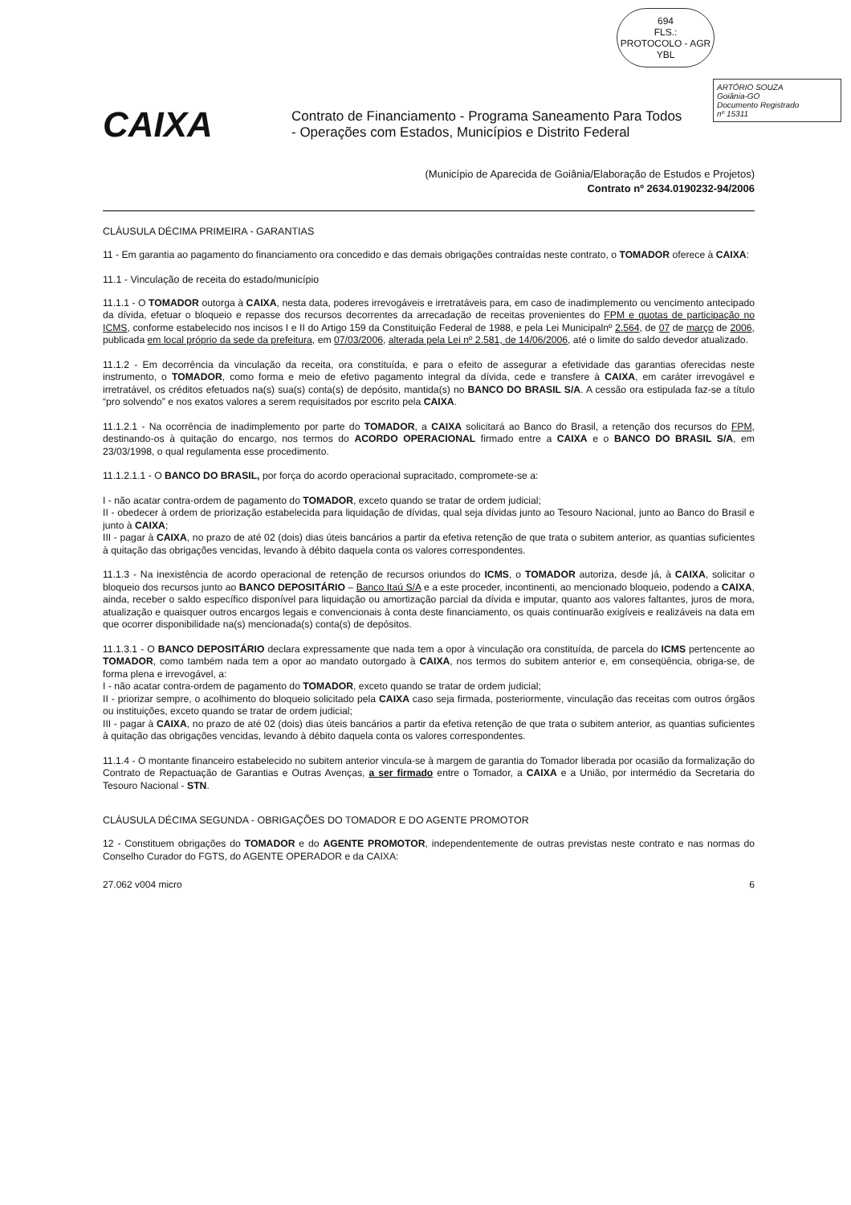694
FLS.:
PROTOCOLO - AGR
YBL
ARTÓRIO SOUZA
Goiânia-GO
Documento Registrado
nº 15311
CAIXA
Contrato de Financiamento - Programa Saneamento Para Todos
- Operações com Estados, Municípios e Distrito Federal
(Município de Aparecida de Goiânia/Elaboração de Estudos e Projetos)
Contrato nº 2634.0190232-94/2006
CLÁUSULA DÉCIMA PRIMEIRA - GARANTIAS
11 - Em garantia ao pagamento do financiamento ora concedido e das demais obrigações contraídas neste contrato, o TOMADOR oferece à CAIXA:
11.1 - Vinculação de receita do estado/município
11.1.1 - O TOMADOR outorga à CAIXA, nesta data, poderes irrevogáveis e irretratáveis para, em caso de inadimplemento ou vencimento antecipado da dívida, efetuar o bloqueio e repasse dos recursos decorrentes da arrecadação de receitas provenientes do FPM e quotas de participação no ICMS, conforme estabelecido nos incisos I e II do Artigo 159 da Constituição Federal de 1988, e pela Lei Municipalnº 2.564, de 07 de março de 2006, publicada em local próprio da sede da prefeitura, em 07/03/2006, alterada pela Lei nº 2.581, de 14/06/2006, até o limite do saldo devedor atualizado.
11.1.2 - Em decorrência da vinculação da receita, ora constituída, e para o efeito de assegurar a efetividade das garantias oferecidas neste instrumento, o TOMADOR, como forma e meio de efetivo pagamento integral da dívida, cede e transfere à CAIXA, em caráter irrevogável e irretratável, os créditos efetuados na(s) sua(s) conta(s) de depósito, mantida(s) no BANCO DO BRASIL S/A. A cessão ora estipulada faz-se a título “pro solvendo” e nos exatos valores a serem requisitados por escrito pela CAIXA.
11.1.2.1 - Na ocorrência de inadimplemento por parte do TOMADOR, a CAIXA solicitará ao Banco do Brasil, a retenção dos recursos do FPM, destinando-os à quitação do encargo, nos termos do ACORDO OPERACIONAL firmado entre a CAIXA e o BANCO DO BRASIL S/A, em 23/03/1998, o qual regulamenta esse procedimento.
11.1.2.1.1 - O BANCO DO BRASIL, por força do acordo operacional supracitado, compromete-se a:
I - não acatar contra-ordem de pagamento do TOMADOR, exceto quando se tratar de ordem judicial;
II - obedecer à ordem de priorização estabelecida para liquidação de dívidas, qual seja dívidas junto ao Tesouro Nacional, junto ao Banco do Brasil e junto à CAIXA;
III - pagar à CAIXA, no prazo de até 02 (dois) dias úteis bancários a partir da efetiva retenção de que trata o subitem anterior, as quantias suficientes à quitação das obrigações vencidas, levando à débito daquela conta os valores correspondentes.
11.1.3 - Na inexistência de acordo operacional de retenção de recursos oriundos do ICMS, o TOMADOR autoriza, desde já, à CAIXA, solicitar o bloqueio dos recursos junto ao BANCO DEPOSITÁRIO – Banco Itaú S/A e a este proceder, incontinenti, ao mencionado bloqueio, podendo a CAIXA, ainda, receber o saldo específico disponível para liquidação ou amortização parcial da dívida e imputar, quanto aos valores faltantes, juros de mora, atualização e quaisquer outros encargos legais e convencionais à conta deste financiamento, os quais continuarão exigíveis e realizáveis na data em que ocorrer disponibilidade na(s) mencionada(s) conta(s) de depósitos.
11.1.3.1 - O BANCO DEPOSITÁRIO declara expressamente que nada tem a opor à vinculação ora constituída, de parcela do ICMS pertencente ao TOMADOR, como também nada tem a opor ao mandato outorgado à CAIXA, nos termos do subitem anterior e, em conseqüência, obriga-se, de forma plena e irrevogável, a:
I - não acatar contra-ordem de pagamento do TOMADOR, exceto quando se tratar de ordem judicial;
II - priorizar sempre, o acolhimento do bloqueio solicitado pela CAIXA caso seja firmada, posteriormente, vinculação das receitas com outros órgãos ou instituições, exceto quando se tratar de ordem judicial;
III - pagar à CAIXA, no prazo de até 02 (dois) dias úteis bancários a partir da efetiva retenção de que trata o subitem anterior, as quantias suficientes à quitação das obrigações vencidas, levando à débito daquela conta os valores correspondentes.
11.1.4 - O montante financeiro estabelecido no subitem anterior vincula-se à margem de garantia do Tomador liberada por ocasião da formalização do Contrato de Repactuação de Garantias e Outras Avenças, a ser firmado entre o Tomador, a CAIXA e a União, por intermédio da Secretaria do Tesouro Nacional - STN.
CLÁUSULA DÉCIMA SEGUNDA - OBRIGAÇÕES DO TOMADOR E DO AGENTE PROMOTOR
12 - Constituem obrigações do TOMADOR e do AGENTE PROMOTOR, independentemente de outras previstas neste contrato e nas normas do Conselho Curador do FGTS, do AGENTE OPERADOR e da CAIXA:
27.062 v004 micro 6